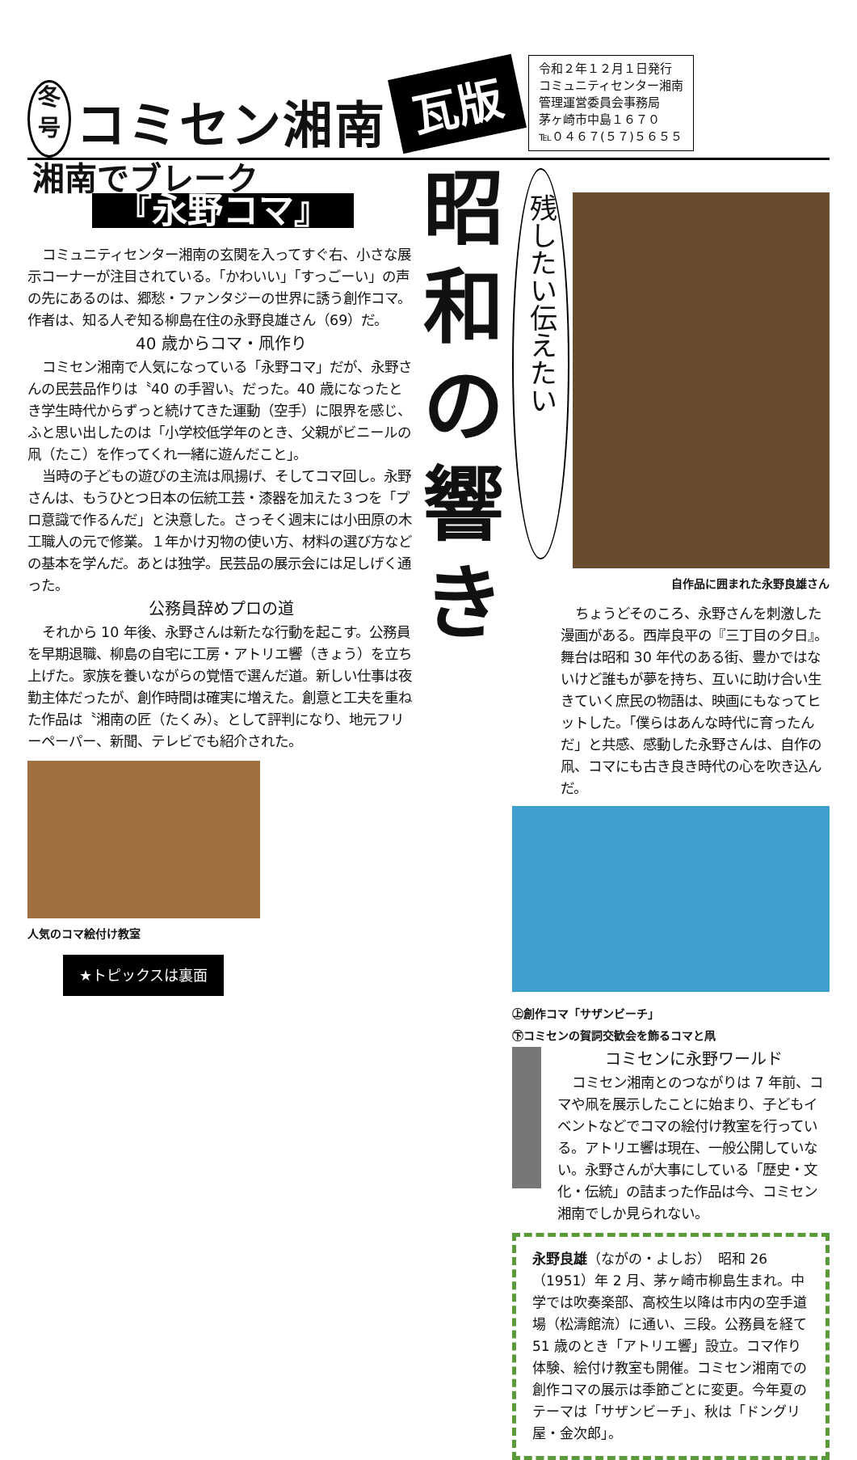冬
号
コミセン湘南
瓦版
令和２年１２月１日発行
コミュニティセンター湘南
管理運営委員会事務局
茅ヶ崎市中島１６７０
℡０４６７(５７)５６５５
湘南でブレーク
『永野コマ』
コミュニティセンター湘南の玄関を入ってすぐ右、小さな展示コーナーが注目されている。「かわいい」「すっごーい」の声の先にあるのは、郷愁・ファンタジーの世界に誘う創作コマ。作者は、知る人ぞ知る柳島在住の永野良雄さん（69）だ。
40 歳からコマ・凧作り
コミセン湘南で人気になっている「永野コマ」だが、永野さんの民芸品作りは〝40 の手習い〟だった。40 歳になったとき学生時代からずっと続けてきた運動（空手）に限界を感じ、ふと思い出したのは「小学校低学年のとき、父親がビニールの凧（たこ）を作ってくれ一緒に遊んだこと」。
当時の子どもの遊びの主流は凧揚げ、そしてコマ回し。永野さんは、もうひとつ日本の伝統工芸・漆器を加えた３つを「プロ意識で作るんだ」と決意した。さっそく週末には小田原の木工職人の元で修業。１年かけ刃物の使い方、材料の選び方などの基本を学んだ。あとは独学。民芸品の展示会には足しげく通った。
公務員辞めプロの道
それから 10 年後、永野さんは新たな行動を起こす。公務員を早期退職、柳島の自宅に工房・アトリエ響（きょう）を立ち上げた。家族を養いながらの覚悟で選んだ道。新しい仕事は夜勤主体だったが、創作時間は確実に増えた。創意と工夫を重ねた作品は〝湘南の匠（たくみ）〟として評判になり、地元フリーペーパー、新聞、テレビでも紹介された。
人気のコマ絵付け教室
★トピックスは裏面
昭
和
の
響
き
残したい伝えたい
自作品に囲まれた永野良雄さん
ちょうどそのころ、永野さんを刺激した漫画がある。西岸良平の『三丁目の夕日』。舞台は昭和 30 年代のある街、豊かではないけど誰もが夢を持ち、互いに助け合い生きていく庶民の物語は、映画にもなってヒットした。「僕らはあんな時代に育ったんだ」と共感、感動した永野さんは、自作の凧、コマにも古き良き時代の心を吹き込んだ。
㊤創作コマ「サザンビーチ」
㊦コミセンの賀詞交歓会を飾るコマと凧
コミセンに永野ワールド
コミセン湘南とのつながりは 7 年前、コマや凧を展示したことに始まり、子どもイベントなどでコマの絵付け教室を行っている。アトリエ響は現在、一般公開していない。永野さんが大事にしている「歴史・文化・伝統」の詰まった作品は今、コミセン湘南でしか見られない。
永野良雄（ながの・よしお）　昭和 26（1951）年 2 月、茅ヶ崎市柳島生まれ。中学では吹奏楽部、高校生以降は市内の空手道場（松濤館流）に通い、三段。公務員を経て 51 歳のとき「アトリエ響」設立。コマ作り体験、絵付け教室も開催。コミセン湘南での創作コマの展示は季節ごとに変更。今年夏のテーマは「サザンビーチ」、秋は「ドングリ屋・金次郎」。